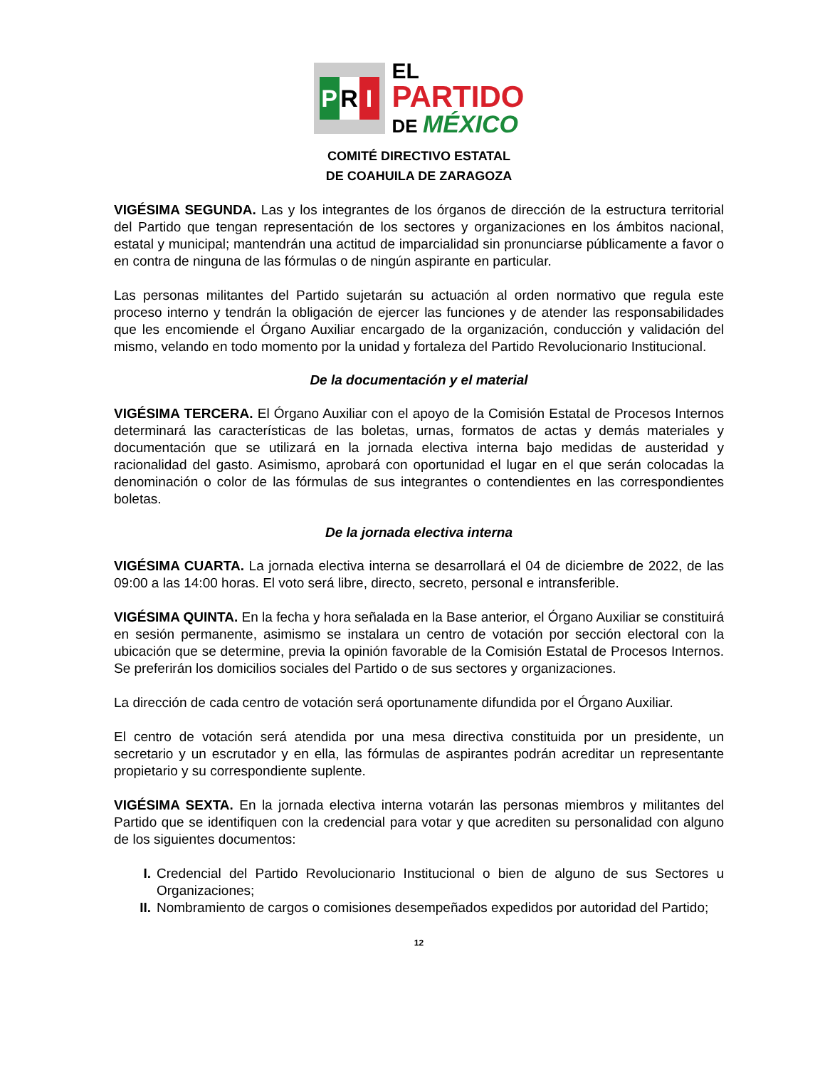P R I
EL
PARTIDO
DE MÉXICO
COMITÉ DIRECTIVO ESTATAL
DE COAHUILA DE ZARAGOZA
VIGÉSIMA SEGUNDA. Las y los integrantes de los órganos de dirección de la estructura territorial del Partido que tengan representación de los sectores y organizaciones en los ámbitos nacional, estatal y municipal; mantendrán una actitud de imparcialidad sin pronunciarse públicamente a favor o en contra de ninguna de las fórmulas o de ningún aspirante en particular.
Las personas militantes del Partido sujetarán su actuación al orden normativo que regula este proceso interno y tendrán la obligación de ejercer las funciones y de atender las responsabilidades que les encomiende el Órgano Auxiliar encargado de la organización, conducción y validación del mismo, velando en todo momento por la unidad y fortaleza del Partido Revolucionario Institucional.
De la documentación y el material
VIGÉSIMA TERCERA. El Órgano Auxiliar con el apoyo de la Comisión Estatal de Procesos Internos determinará las características de las boletas, urnas, formatos de actas y demás materiales y documentación que se utilizará en la jornada electiva interna bajo medidas de austeridad y racionalidad del gasto. Asimismo, aprobará con oportunidad el lugar en el que serán colocadas la denominación o color de las fórmulas de sus integrantes o contendientes en las correspondientes boletas.
De la jornada electiva interna
VIGÉSIMA CUARTA. La jornada electiva interna se desarrollará el 04 de diciembre de 2022, de las 09:00 a las 14:00 horas. El voto será libre, directo, secreto, personal e intransferible.
VIGÉSIMA QUINTA. En la fecha y hora señalada en la Base anterior, el Órgano Auxiliar se constituirá en sesión permanente, asimismo se instalara un centro de votación por sección electoral con la ubicación que se determine, previa la opinión favorable de la Comisión Estatal de Procesos Internos. Se preferirán los domicilios sociales del Partido o de sus sectores y organizaciones.
La dirección de cada centro de votación será oportunamente difundida por el Órgano Auxiliar.
El centro de votación será atendida por una mesa directiva constituida por un presidente, un secretario y un escrutador y en ella, las fórmulas de aspirantes podrán acreditar un representante propietario y su correspondiente suplente.
VIGÉSIMA SEXTA. En la jornada electiva interna votarán las personas miembros y militantes del Partido que se identifiquen con la credencial para votar y que acrediten su personalidad con alguno de los siguientes documentos:
I. Credencial del Partido Revolucionario Institucional o bien de alguno de sus Sectores u Organizaciones;
II. Nombramiento de cargos o comisiones desempeñados expedidos por autoridad del Partido;
12